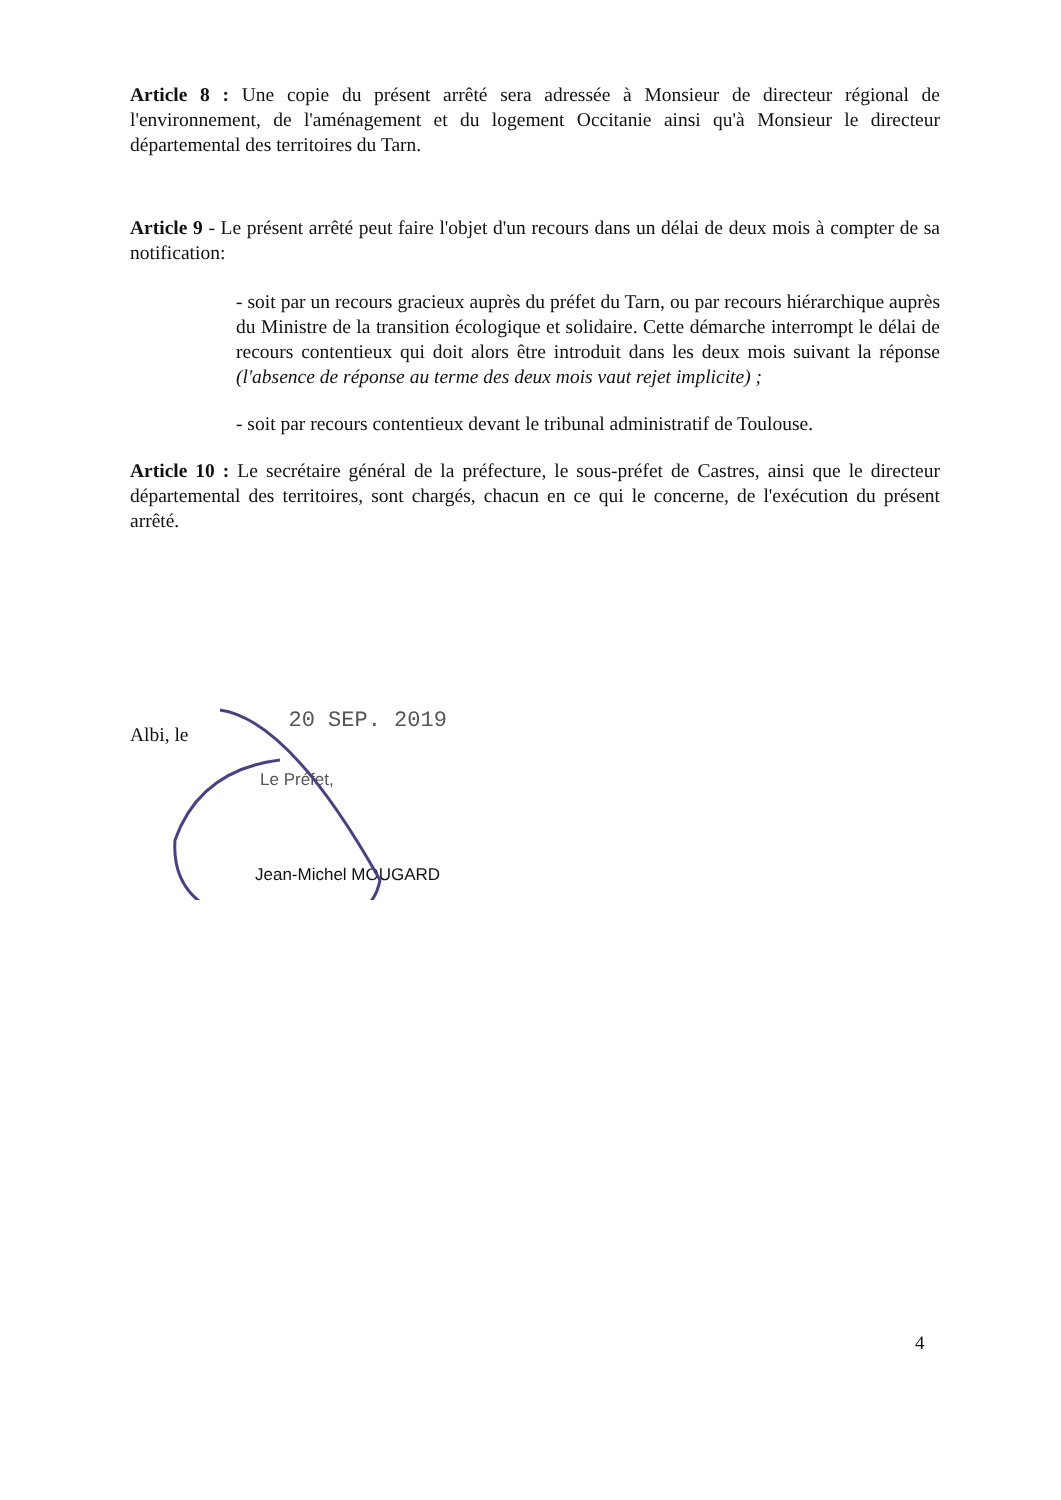Article 8 : Une copie du présent arrêté sera adressée à Monsieur de directeur régional de l'environnement, de l'aménagement et du logement Occitanie ainsi qu'à Monsieur le directeur départemental des territoires du Tarn.
Article 9 - Le présent arrêté peut faire l'objet d'un recours dans un délai de deux mois à compter de sa notification:
- soit par un recours gracieux auprès du préfet du Tarn, ou par recours hiérarchique auprès du Ministre de la transition écologique et solidaire. Cette démarche interrompt le délai de recours contentieux qui doit alors être introduit dans les deux mois suivant la réponse (l'absence de réponse au terme des deux mois vaut rejet implicite) ;
- soit par recours contentieux devant le tribunal administratif de Toulouse.
Article 10 : Le secrétaire général de la préfecture, le sous-préfet de Castres, ainsi que le directeur départemental des territoires, sont chargés, chacun en ce qui le concerne, de l'exécution du présent arrêté.
Albi, le 20 SEP. 2019
Le Préfet,
Jean-Michel MOUGARD
4